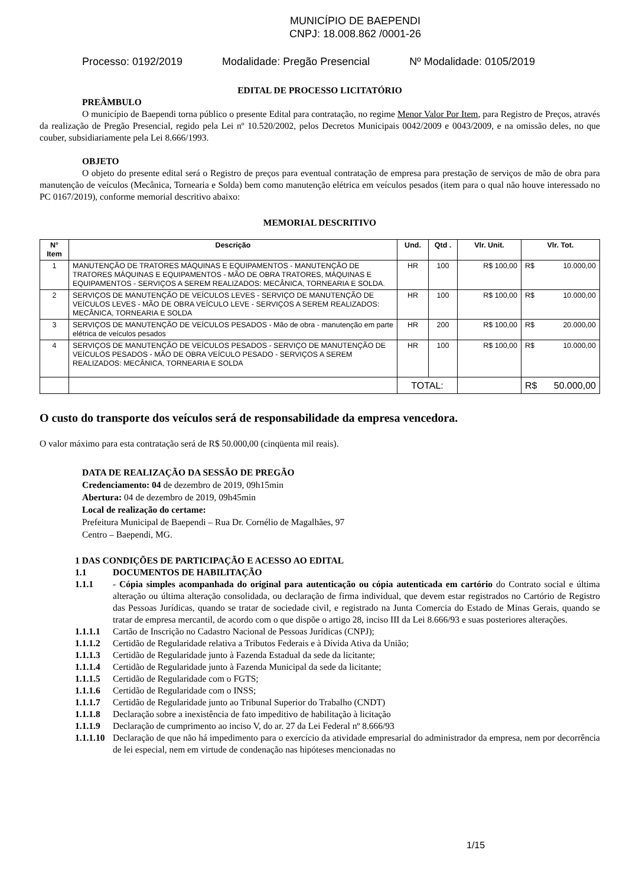MUNICÍPIO DE BAEPENDI
CNPJ: 18.008.862 /0001-26
Processo: 0192/2019 Modalidade: Pregão Presencial Nº Modalidade: 0105/2019
EDITAL DE PROCESSO LICITATÓRIO
PREÂMBULO
O município de Baependi torna público o presente Edital para contratação, no regime Menor Valor Por Item, para Registro de Preços, através da realização de Pregão Presencial, regido pela Lei nº 10.520/2002, pelos Decretos Municipais 0042/2009 e 0043/2009, e na omissão deles, no que couber, subsidiariamente pela Lei 8.666/1993.
OBJETO
O objeto do presente edital será o Registro de preços para eventual contratação de empresa para prestação de serviços de mão de obra para manutenção de veículos (Mecânica, Tornearia e Solda) bem como manutenção elétrica em veículos pesados (item para o qual não houve interessado no PC 0167/2019), conforme memorial descritivo abaixo:
MEMORIAL DESCRITIVO
| N° Item | Descrição | Und. | Qtd . | Vlr. Unit. | Vlr. Tot. |
| --- | --- | --- | --- | --- | --- |
| 1 | MANUTENÇÃO DE TRATORES MÁQUINAS E EQUIPAMENTOS - MANUTENÇÃO DE TRATORES MÁQUINAS E EQUIPAMENTOS - MÃO DE OBRA TRATORES, MÁQUINAS E EQUIPAMENTOS - SERVIÇOS A SEREM REALIZADOS: MECÂNICA, TORNEARIA E SOLDA. | HR | 100 | R$ 100,00 | R$ 10.000,00 |
| 2 | SERVIÇOS DE MANUTENÇÃO DE VEÍCULOS LEVES - SERVIÇO DE MANUTENÇÃO DE VEÍCULOS LEVES - MÃO DE OBRA VEÍCULO LEVE - SERVIÇOS A SEREM REALIZADOS: MECÂNICA, TORNEARIA E SOLDA | HR | 100 | R$ 100,00 | R$ 10.000,00 |
| 3 | SERVIÇOS DE MANUTENÇÃO DE VEÍCULOS PESADOS - Mão de obra - manutenção em parte elétrica de veículos pesados | HR | 200 | R$ 100,00 | R$ 20.000,00 |
| 4 | SERVIÇOS DE MANUTENÇÃO DE VEÍCULOS PESADOS - SERVIÇO DE MANUTENÇÃO DE VEÍCULOS PESADOS - MÃO DE OBRA VEÍCULO PESADO - SERVIÇOS A SEREM REALIZADOS: MECÂNICA, TORNEARIA E SOLDA | HR | 100 | R$ 100,00 | R$ 10.000,00 |
| | | TOTAL: | | | R$ 50.000,00 |
O custo do transporte dos veículos será de responsabilidade da empresa vencedora.
O valor máximo para esta contratação será de R$ 50.000,00 (cinqüenta mil reais).
DATA DE REALIZAÇÃO DA SESSÃO DE PREGÃO
Credenciamento: 04 de dezembro de 2019, 09h15min
Abertura: 04 de dezembro de 2019, 09h45min
Local de realização do certame:
Prefeitura Municipal de Baependi – Rua Dr. Cornélio de Magalhães, 97
Centro – Baependi, MG.
1 DAS CONDIÇÕES DE PARTICIPAÇÃO E ACESSO AO EDITAL
1.1 DOCUMENTOS DE HABILITAÇÃO
1.1.1
- Cópia simples acompanhada do original para autenticação ou cópia autenticada em cartório do Contrato social e última alteração ou última alteração consolidada, ou declaração de firma individual, que devem estar registrados no Cartório de Registro das Pessoas Jurídicas, quando se tratar de sociedade civil, e registrado na Junta Comercia do Estado de Minas Gerais, quando se tratar de empresa mercantil, de acordo com o que dispõe o artigo 28, inciso III da Lei 8.666/93 e suas posteriores alterações.
1.1.1.1 Cartão de Inscrição no Cadastro Nacional de Pessoas Jurídicas (CNPJ);
1.1.1.2 Certidão de Regularidade relativa a Tributos Federais e à Dívida Ativa da União;
1.1.1.3 Certidão de Regularidade junto à Fazenda Estadual da sede da licitante;
1.1.1.4 Certidão de Regularidade junto à Fazenda Municipal da sede da licitante;
1.1.1.5 Certidão de Regularidade com o FGTS;
1.1.1.6 Certidão de Regularidade com o INSS;
1.1.1.7 Certidão de Regularidade junto ao Tribunal Superior do Trabalho (CNDT)
1.1.1.8 Declaração sobre a inexistência de fato impeditivo de habilitação à licitação
1.1.1.9 Declaração de cumprimento ao inciso V, do ar. 27 da Lei Federal nº 8.666/93
1.1.1.10
Declaração de que não há impedimento para o exercício da atividade empresarial do administrador da empresa, nem por decorrência de lei especial, nem em virtude de condenação nas hipóteses mencionadas no
1/15